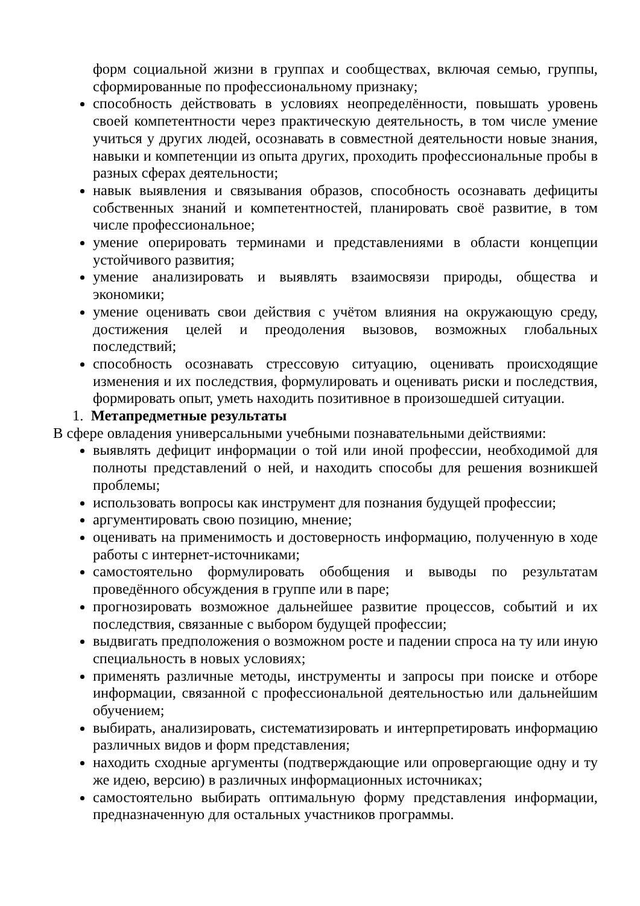форм социальной жизни в группах и сообществах, включая семью, группы, сформированные по профессиональному признаку;
способность действовать в условиях неопределённости, повышать уровень своей компетентности через практическую деятельность, в том числе умение учиться у других людей, осознавать в совместной деятельности новые знания, навыки и компетенции из опыта других, проходить профессиональные пробы в разных сферах деятельности;
навык выявления и связывания образов, способность осознавать дефициты собственных знаний и компетентностей, планировать своё развитие, в том числе профессиональное;
умение оперировать терминами и представлениями в области концепции устойчивого развития;
умение анализировать и выявлять взаимосвязи природы, общества и экономики;
умение оценивать свои действия с учётом влияния на окружающую среду, достижения целей и преодоления вызовов, возможных глобальных последствий;
способность осознавать стрессовую ситуацию, оценивать происходящие изменения и их последствия, формулировать и оценивать риски и последствия, формировать опыт, уметь находить позитивное в произошедшей ситуации.
1. Метапредметные результаты
В сфере овладения универсальными учебными познавательными действиями:
выявлять дефицит информации о той или иной профессии, необходимой для полноты представлений о ней, и находить способы для решения возникшей проблемы;
использовать вопросы как инструмент для познания будущей профессии;
аргументировать свою позицию, мнение;
оценивать на применимость и достоверность информацию, полученную в ходе работы с интернет-источниками;
самостоятельно формулировать обобщения и выводы по результатам проведённого обсуждения в группе или в паре;
прогнозировать возможное дальнейшее развитие процессов, событий и их последствия, связанные с выбором будущей профессии;
выдвигать предположения о возможном росте и падении спроса на ту или иную специальность в новых условиях;
применять различные методы, инструменты и запросы при поиске и отборе информации, связанной с профессиональной деятельностью или дальнейшим обучением;
выбирать, анализировать, систематизировать и интерпретировать информацию различных видов и форм представления;
находить сходные аргументы (подтверждающие или опровергающие одну и ту же идею, версию) в различных информационных источниках;
самостоятельно выбирать оптимальную форму представления информации, предназначенную для остальных участников программы.